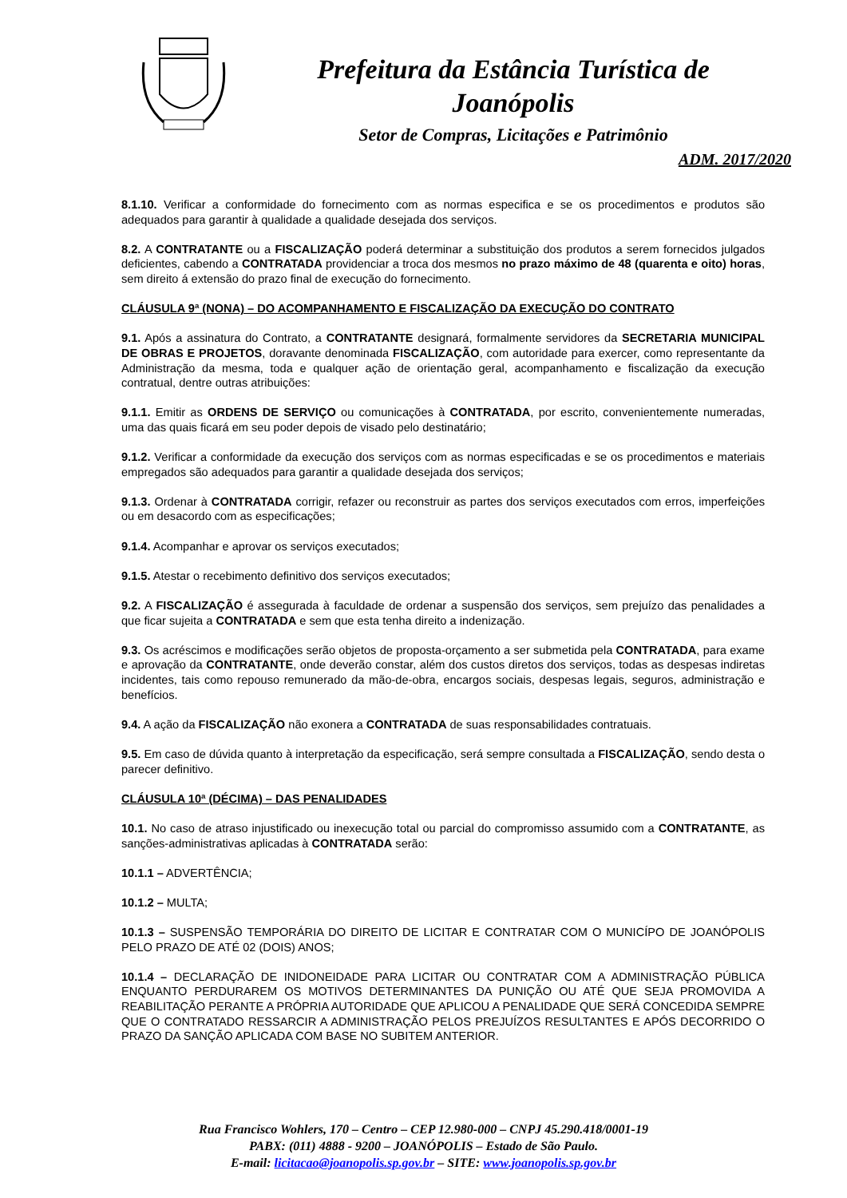Prefeitura da Estância Turística de
Joanópolis
Setor de Compras, Licitações e Patrimônio
ADM. 2017/2020
8.1.10. Verificar a conformidade do fornecimento com as normas especifica e se os procedimentos e produtos são adequados para garantir à qualidade a qualidade desejada dos serviços.
8.2. A CONTRATANTE ou a FISCALIZAÇÃO poderá determinar a substituição dos produtos a serem fornecidos julgados deficientes, cabendo a CONTRATADA providenciar a troca dos mesmos no prazo máximo de 48 (quarenta e oito) horas, sem direito á extensão do prazo final de execução do fornecimento.
CLÁUSULA 9ª (NONA) – DO ACOMPANHAMENTO E FISCALIZAÇÃO DA EXECUÇÃO DO CONTRATO
9.1. Após a assinatura do Contrato, a CONTRATANTE designará, formalmente servidores da SECRETARIA MUNICIPAL DE OBRAS E PROJETOS, doravante denominada FISCALIZAÇÃO, com autoridade para exercer, como representante da Administração da mesma, toda e qualquer ação de orientação geral, acompanhamento e fiscalização da execução contratual, dentre outras atribuições:
9.1.1. Emitir as ORDENS DE SERVIÇO ou comunicações à CONTRATADA, por escrito, convenientemente numeradas, uma das quais ficará em seu poder depois de visado pelo destinatário;
9.1.2. Verificar a conformidade da execução dos serviços com as normas especificadas e se os procedimentos e materiais empregados são adequados para garantir a qualidade desejada dos serviços;
9.1.3. Ordenar à CONTRATADA corrigir, refazer ou reconstruir as partes dos serviços executados com erros, imperfeições ou em desacordo com as especificações;
9.1.4. Acompanhar e aprovar os serviços executados;
9.1.5. Atestar o recebimento definitivo dos serviços executados;
9.2. A FISCALIZAÇÃO é assegurada à faculdade de ordenar a suspensão dos serviços, sem prejuízo das penalidades a que ficar sujeita a CONTRATADA e sem que esta tenha direito a indenização.
9.3. Os acréscimos e modificações serão objetos de proposta-orçamento a ser submetida pela CONTRATADA, para exame e aprovação da CONTRATANTE, onde deverão constar, além dos custos diretos dos serviços, todas as despesas indiretas incidentes, tais como repouso remunerado da mão-de-obra, encargos sociais, despesas legais, seguros, administração e benefícios.
9.4. A ação da FISCALIZAÇÃO não exonera a CONTRATADA de suas responsabilidades contratuais.
9.5. Em caso de dúvida quanto à interpretação da especificação, será sempre consultada a FISCALIZAÇÃO, sendo desta o parecer definitivo.
CLÁUSULA 10ª (DÉCIMA) – DAS PENALIDADES
10.1. No caso de atraso injustificado ou inexecução total ou parcial do compromisso assumido com a CONTRATANTE, as sanções-administrativas aplicadas à CONTRATADA serão:
10.1.1 – ADVERTÊNCIA;
10.1.2 – MULTA;
10.1.3 – SUSPENSÃO TEMPORÁRIA DO DIREITO DE LICITAR E CONTRATAR COM O MUNICÍPO DE JOANÓPOLIS PELO PRAZO DE ATÉ 02 (DOIS) ANOS;
10.1.4 – DECLARAÇÃO DE INIDONEIDADE PARA LICITAR OU CONTRATAR COM A ADMINISTRAÇÃO PÚBLICA ENQUANTO PERDURAREM OS MOTIVOS DETERMINANTES DA PUNIÇÃO OU ATÉ QUE SEJA PROMOVIDA A REABILITAÇÃO PERANTE A PRÓPRIA AUTORIDADE QUE APLICOU A PENALIDADE QUE SERÁ CONCEDIDA SEMPRE QUE O CONTRATADO RESSARCIR A ADMINISTRAÇÃO PELOS PREJUÍZOS RESULTANTES E APÓS DECORRIDO O PRAZO DA SANÇÃO APLICADA COM BASE NO SUBITEM ANTERIOR.
Rua Francisco Wohlers, 170 – Centro – CEP 12.980-000 – CNPJ 45.290.418/0001-19
PABX: (011) 4888 - 9200 – JOANÓPOLIS – Estado de São Paulo.
E-mail: licitacao@joanopolis.sp.gov.br – SITE: www.joanopolis.sp.gov.br